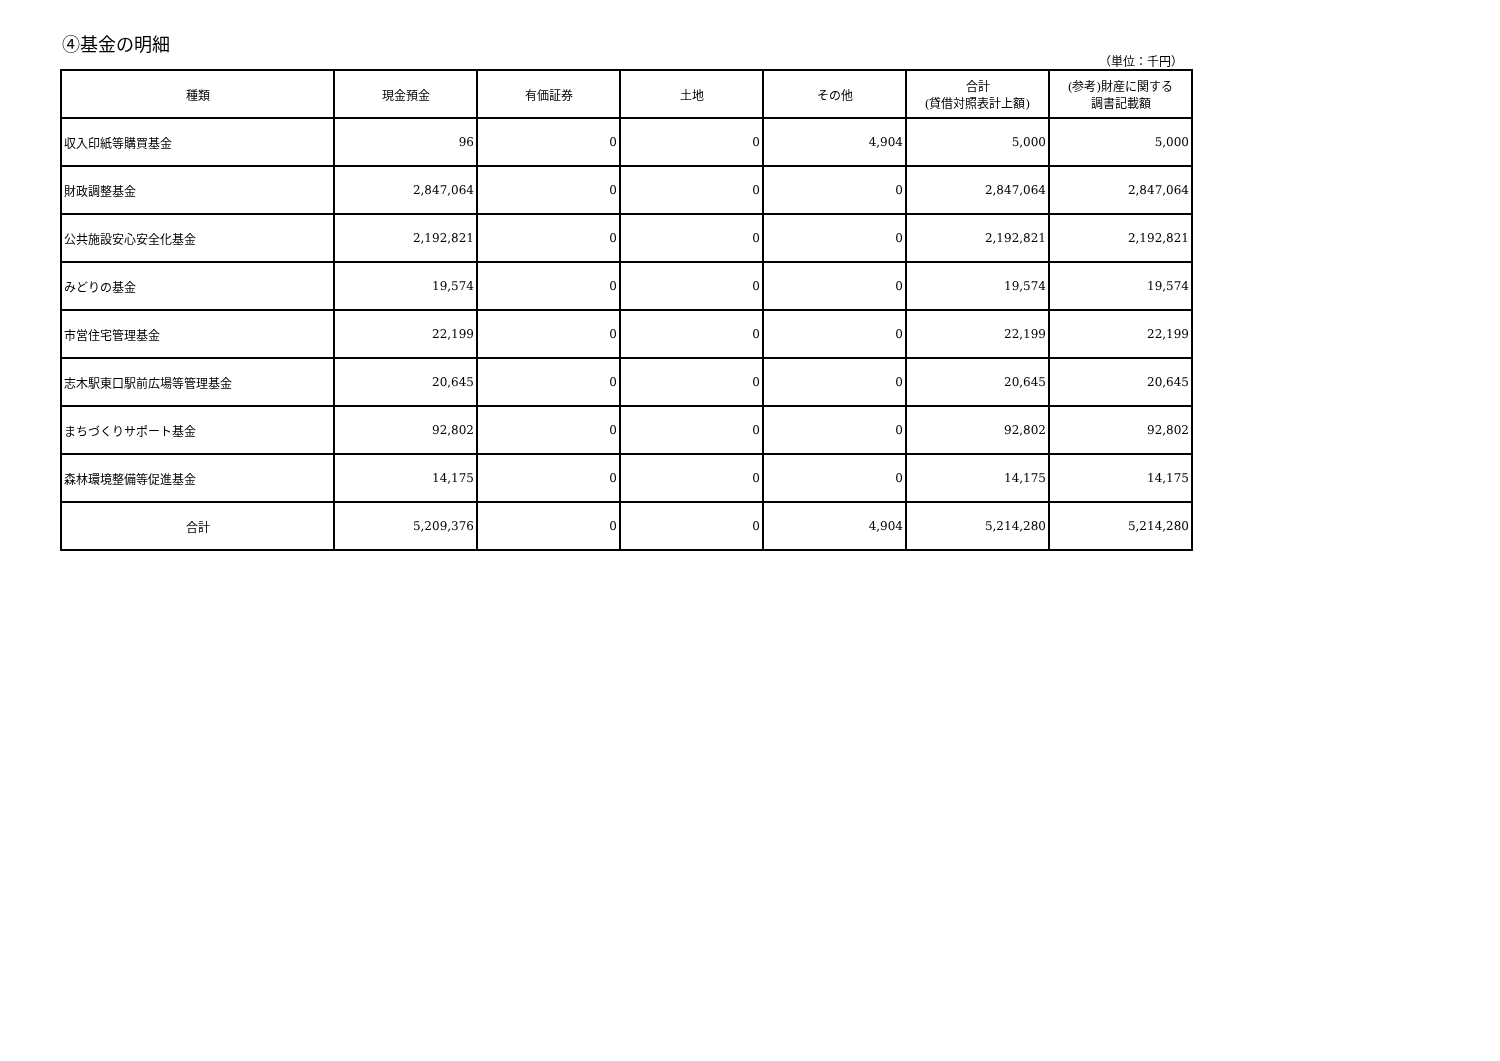④基金の明細
（単位：千円）
| 種類 | 現金預金 | 有価証券 | 土地 | その他 | 合計 (貸借対照表計上額) | (参考)財産に関する 調書記載額 |
| --- | --- | --- | --- | --- | --- | --- |
| 収入印紙等購買基金 | 96 | 0 | 0 | 4,904 | 5,000 | 5,000 |
| 財政調整基金 | 2,847,064 | 0 | 0 | 0 | 2,847,064 | 2,847,064 |
| 公共施設安心安全化基金 | 2,192,821 | 0 | 0 | 0 | 2,192,821 | 2,192,821 |
| みどりの基金 | 19,574 | 0 | 0 | 0 | 19,574 | 19,574 |
| 市営住宅管理基金 | 22,199 | 0 | 0 | 0 | 22,199 | 22,199 |
| 志木駅東口駅前広場等管理基金 | 20,645 | 0 | 0 | 0 | 20,645 | 20,645 |
| まちづくりサポート基金 | 92,802 | 0 | 0 | 0 | 92,802 | 92,802 |
| 森林環境整備等促進基金 | 14,175 | 0 | 0 | 0 | 14,175 | 14,175 |
| 合計 | 5,209,376 | 0 | 0 | 4,904 | 5,214,280 | 5,214,280 |